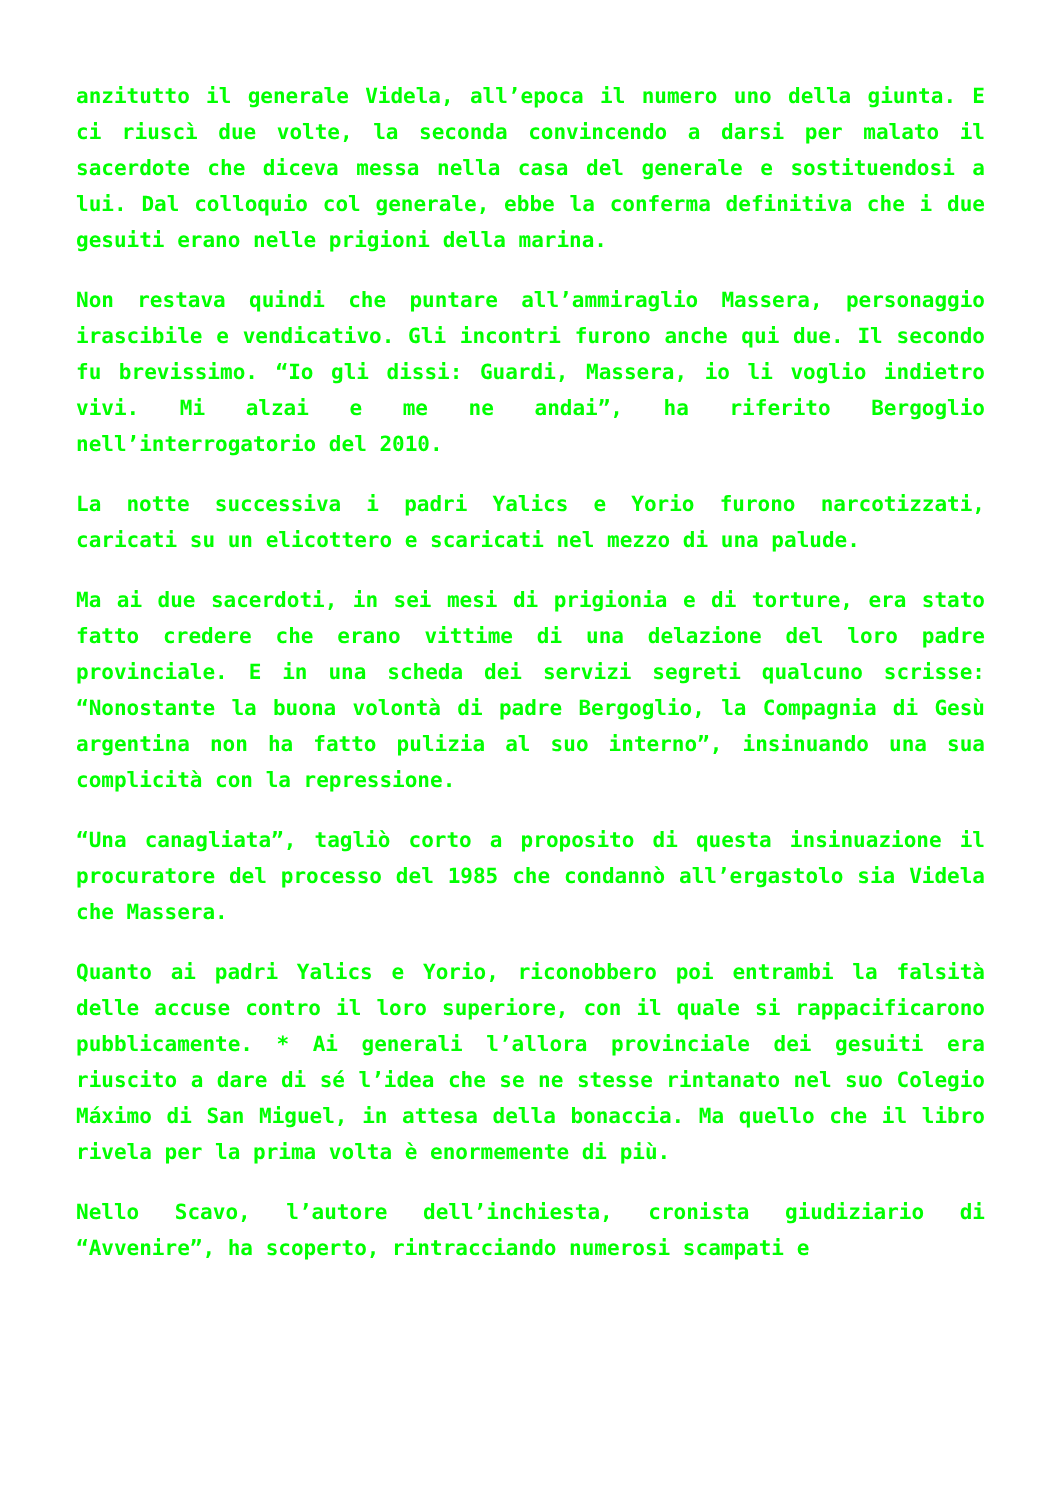anzitutto il generale Videla, all’epoca il numero uno della giunta. E ci riuscì due volte, la seconda convincendo a darsi per malato il sacerdote che diceva messa nella casa del generale e sostituendosi a lui. Dal colloquio col generale, ebbe la conferma definitiva che i due gesuiti erano nelle prigioni della marina.
Non restava quindi che puntare all’ammiraglio Massera, personaggio irascibile e vendicativo. Gli incontri furono anche qui due. Il secondo fu brevissimo. “Io gli dissi: Guardi, Massera, io li voglio indietro vivi. Mi alzai e me ne andai”, ha riferito Bergoglio nell’interrogatorio del 2010.
La notte successiva i padri Yalics e Yorio furono narcotizzati, caricati su un elicottero e scaricati nel mezzo di una palude.
Ma ai due sacerdoti, in sei mesi di prigionia e di torture, era stato fatto credere che erano vittime di una delazione del loro padre provinciale. E in una scheda dei servizi segreti qualcuno scrisse: “Nonostante la buona volontà di padre Bergoglio, la Compagnia di Gesù argentina non ha fatto pulizia al suo interno”, insinuando una sua complicità con la repressione.
“Una canagliata”, tagliò corto a proposito di questa insinuazione il procuratore del processo del 1985 che condannò all’ergastolo sia Videla che Massera.
Quanto ai padri Yalics e Yorio, riconobbero poi entrambi la falsità delle accuse contro il loro superiore, con il quale si rappacificarono pubblicamente. * Ai generali l’allora provinciale dei gesuiti era riuscito a dare di sé l’idea che se ne stesse rintanato nel suo Colegio Máximo di San Miguel, in attesa della bonaccia. Ma quello che il libro rivela per la prima volta è enormemente di più.
Nello Scavo, l’autore dell’inchiesta, cronista giudiziario di “Avvenire”, ha scoperto, rintracciando numerosi scampati e